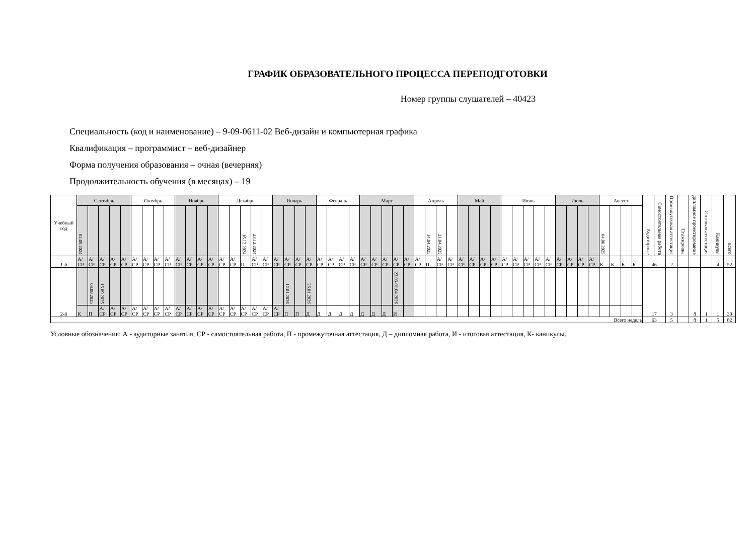ГРАФИК ОБРАЗОВАТЕЛЬНОГО ПРОЦЕССА ПЕРЕПОДГОТОВКИ
Номер группы слушателей – 40423
Специальность (код и наименование) – 9-09-0611-02 Веб-дизайн и компьютерная графика
Квалификация – программист – веб-дизайнер
Форма получения образования – очная (вечерняя)
Продолжительность обучения (в месяцах) – 19
| Учебный год | Сентябрь | | | | | Октябрь | | | | Ноябрь | | | | Декабрь | | | | | Январь | | | | Февраль | | | | Март | | | | | Апрель | | | | Май | | | | Июнь | | | | | Июль | | | | Август | | | | Аудиторные | Самостоятельная работа | Промежуточная аттестация | Стажировка | дипломное проектирование | Итоговая аттестация | Каникулы | всего |
| | 02.09.2024 | | | | | | | | | | | | | | | 16.12.2024 | 23.12.2024 | | | | | | | | | | | | | | | | 14.04.2025 | 21.04.2025 | | | | | | | | | | | | | | | 04.08.2025 | | | | | | | | | | | |
| 1-й | А/ СР | А/ СР | А/ СР | А/ СР | А/ СР | А/ СР | А/ СР | А/ СР | А/ СР | А/ СР | А/ СР | А/ СР | А/ СР | А/ СР | А/ СР | П | А/ СР | А/ СР | А/ СР | А/ СР | А/ СР | А/ СР | А/ СР | А/ СР | А/ СР | А/ СР | А/ СР | А/ СР | А/ СР | А/ СР | А/ СР | А/ СР | П | А/ СР | А/ СР | А/ СР | А/ СР | А/ СР | А/ СР | А/ СР | А/ СР | А/ СР | А/ СР | А/ СР | А/ СР | А/ СР | А/ СР | А/ СР | К | К | К | К | 46 | | 2 | | | | 4 | 52 |
| 2-й | | 08.09.2025 | 15.09.2025 | | | | | | | | | | | | | | | | | 12.01.2026 | | 26.01.2026 | | | | | | | | 23.03-01.04.2026 | | | | | | | | | | | | | | | | | | | | | | | 17 | | 3 | | 8 | 1 | 1 | 30 |
| | К | П | А/ СР | А/ СР | А/ СР | А/ СР | А/ СР | А/ СР | А/ СР | А/ СР | А/ СР | А/ СР | А/ СР | А/ СР | А/ СР | А/ СР | А/ СР | А/ СР | А/ СР | П | П | Д | Д | Д | Д | Д | Д | Д | Д | И | | | | | | | | | | | | | | | | | | | | | | | | | | | | | | |
| Всего недель | | | | | | | | | | | | | | | | | | | | | | | | | | | | | | | | | | | | | | | | | | | | | | | | | | | | | 63 | | 5 | | 8 | 1 | 5 | 82 |
Условные обозначения: А - аудиторные занятия, СР - самостоятельная работа, П - промежуточная аттестация, Д – дипломная работа, И - итоговая аттестация, К- каникулы.